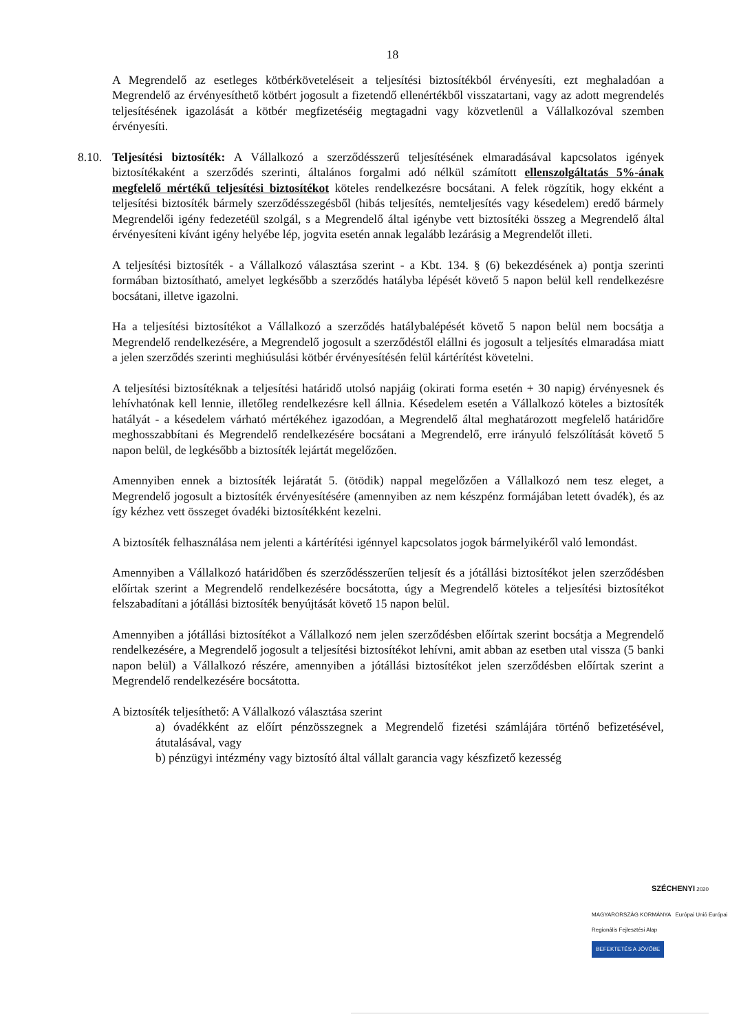18
A Megrendelő az esetleges kötbérköveteléseit a teljesítési biztosítékból érvényesíti, ezt meghaladóan a Megrendelő az érvényesíthető kötbért jogosult a fizetendő ellenértékből visszatartani, vagy az adott megrendelés teljesítésének igazolását a kötbér megfizetéséig megtagadni vagy közvetlenül a Vállalkozóval szemben érvényesíti.
8.10.
Teljesítési biztosíték: A Vállalkozó a szerződésszerű teljesítésének elmaradásával kapcsolatos igények biztosítékaként a szerződés szerinti, általános forgalmi adó nélkül számított ellenszolgáltatás 5%-ának megfelelő mértékű teljesítési biztosítékot köteles rendelkezésre bocsátani. A felek rögzítik, hogy ekként a teljesítési biztosíték bármely szerződésszegésből (hibás teljesítés, nemteljesítés vagy késedelem) eredő bármely Megrendelői igény fedezetéül szolgál, s a Megrendelő által igénybe vett biztosítéki összeg a Megrendelő által érvényesíteni kívánt igény helyébe lép, jogvita esetén annak legalább lezárásig a Megrendelőt illeti.
A teljesítési biztosíték - a Vállalkozó választása szerint - a Kbt. 134. § (6) bekezdésének a) pontja szerinti formában biztosítható, amelyet legkésőbb a szerződés hatályba lépését követő 5 napon belül kell rendelkezésre bocsátani, illetve igazolni.
Ha a teljesítési biztosítékot a Vállalkozó a szerződés hatálybalépését követő 5 napon belül nem bocsátja a Megrendelő rendelkezésére, a Megrendelő jogosult a szerződéstől elállni és jogosult a teljesítés elmaradása miatt a jelen szerződés szerinti meghiúsulási kötbér érvényesítésén felül kártérítést követelni.
A teljesítési biztosítéknak a teljesítési határidő utolsó napjáig (okirati forma esetén + 30 napig) érvényesnek és lehívhatónak kell lennie, illetőleg rendelkezésre kell állnia. Késedelem esetén a Vállalkozó köteles a biztosíték hatályát - a késedelem várható mértékéhez igazodóan, a Megrendelő által meghatározott megfelelő határidőre meghosszabbítani és Megrendelő rendelkezésére bocsátani a Megrendelő, erre irányuló felszólítását követő 5 napon belül, de legkésőbb a biztosíték lejártát megelőzően.
Amennyiben ennek a biztosíték lejáratát 5. (ötödik) nappal megelőzően a Vállalkozó nem tesz eleget, a Megrendelő jogosult a biztosíték érvényesítésére (amennyiben az nem készpénz formájában letett óvadék), és az így kézhez vett összeget óvadéki biztosítékként kezelni.
A biztosíték felhasználása nem jelenti a kártérítési igénnyel kapcsolatos jogok bármelyikéről való lemondást.
Amennyiben a Vállalkozó határidőben és szerződésszerűen teljesít és a jótállási biztosítékot jelen szerződésben előírtak szerint a Megrendelő rendelkezésére bocsátotta, úgy a Megrendelő köteles a teljesítési biztosítékot felszabadítani a jótállási biztosíték benyújtását követő 15 napon belül.
Amennyiben a jótállási biztosítékot a Vállalkozó nem jelen szerződésben előírtak szerint bocsátja a Megrendelő rendelkezésére, a Megrendelő jogosult a teljesítési biztosítékot lehívni, amit abban az esetben utal vissza (5 banki napon belül) a Vállalkozó részére, amennyiben a jótállási biztosítékot jelen szerződésben előírtak szerint a Megrendelő rendelkezésére bocsátotta.
A biztosíték teljesíthető: A Vállalkozó választása szerint
a) óvadékként az előírt pénzösszegnek a Megrendelő fizetési számlájára történő befizetésével, átutalásával, vagy
b) pénzügyi intézmény vagy biztosító által vállalt garancia vagy készfizető kezesség
SZÉCHENYI 2020
MAGYARORSZÁG KORMÁNYA Európai Unió Európai Regionális Fejlesztési Alap
BEFEKTETÉS A JÖVŐBE